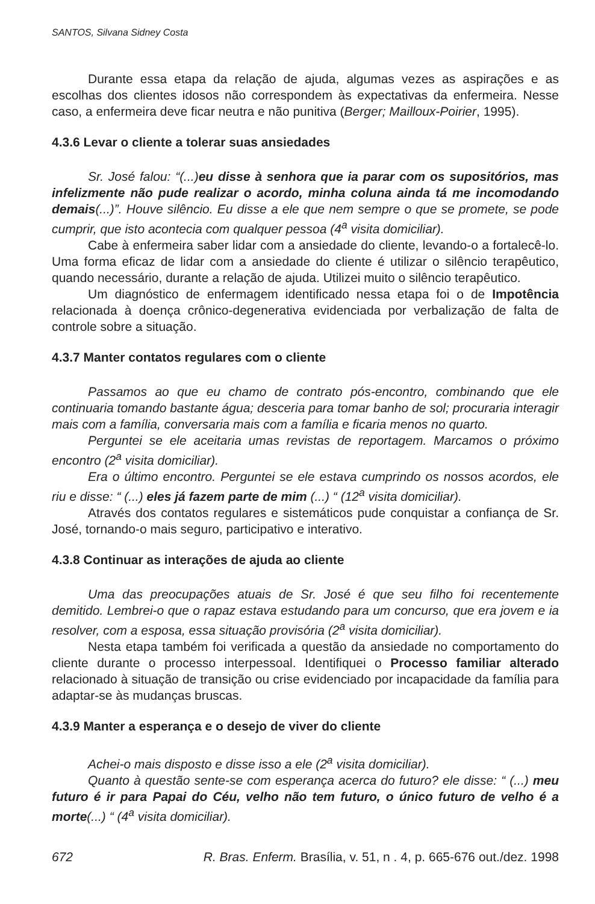SANTOS, Silvana Sidney Costa
Durante essa etapa da relação de ajuda, algumas vezes as aspirações e as escolhas dos clientes idosos não correspondem às expectativas da enfermeira. Nesse caso, a enfermeira deve ficar neutra e não punitiva (Berger; Mailloux-Poirier, 1995).
4.3.6 Levar o cliente a tolerar suas ansiedades
Sr. José falou: “(...)eu disse à senhora que ia parar com os supositórios, mas infelizmente não pude realizar o acordo, minha coluna ainda tá me incomodando demais(...)”. Houve silêncio. Eu disse a ele que nem sempre o que se promete, se pode cumprir, que isto acontecia com qualquer pessoa (4<sup>a</sup> visita domiciliar).
Cabe à enfermeira saber lidar com a ansiedade do cliente, levando-o a fortalecê-lo. Uma forma eficaz de lidar com a ansiedade do cliente é utilizar o silêncio terapêutico, quando necessário, durante a relação de ajuda. Utilizei muito o silêncio terapêutico.
Um diagnóstico de enfermagem identificado nessa etapa foi o de Impotência relacionada à doença crônico-degenerativa evidenciada por verbalização de falta de controle sobre a situação.
4.3.7 Manter contatos regulares com o cliente
Passamos ao que eu chamo de contrato pós-encontro, combinando que ele continuaria tomando bastante água; desceria para tomar banho de sol; procuraria interagir mais com a família, conversaria mais com a família e ficaria menos no quarto.
Perguntei se ele aceitaria umas revistas de reportagem. Marcamos o próximo encontro (2<sup>a</sup> visita domiciliar).
Era o último encontro. Perguntei se ele estava cumprindo os nossos acordos, ele riu e disse: “ (...) eles já fazem parte de mim (...) “ (12<sup>a</sup> visita domiciliar).
Através dos contatos regulares e sistemáticos pude conquistar a confiança de Sr. José, tornando-o mais seguro, participativo e interativo.
4.3.8 Continuar as interações de ajuda ao cliente
Uma das preocupações atuais de Sr. José é que seu filho foi recentemente demitido. Lembrei-o que o rapaz estava estudando para um concurso, que era jovem e ia resolver, com a esposa, essa situação provisória (2<sup>a</sup> visita domiciliar).
Nesta etapa também foi verificada a questão da ansiedade no comportamento do cliente durante o processo interpessoal. Identifiquei o Processo familiar alterado relacionado à situação de transição ou crise evidenciado por incapacidade da família para adaptar-se às mudanças bruscas.
4.3.9 Manter a esperança e o desejo de viver do cliente
Achei-o mais disposto e disse isso a ele (2<sup>a</sup> visita domiciliar).
Quanto à questão sente-se com esperança acerca do futuro? ele disse: “ (...) meu futuro é ir para Papai do Céu, velho não tem futuro, o único futuro de velho é a morte(...) “ (4<sup>a</sup> visita domiciliar).
672 R. Bras. Enferm. Brasília, v. 51, n . 4, p. 665-676 out./dez. 1998